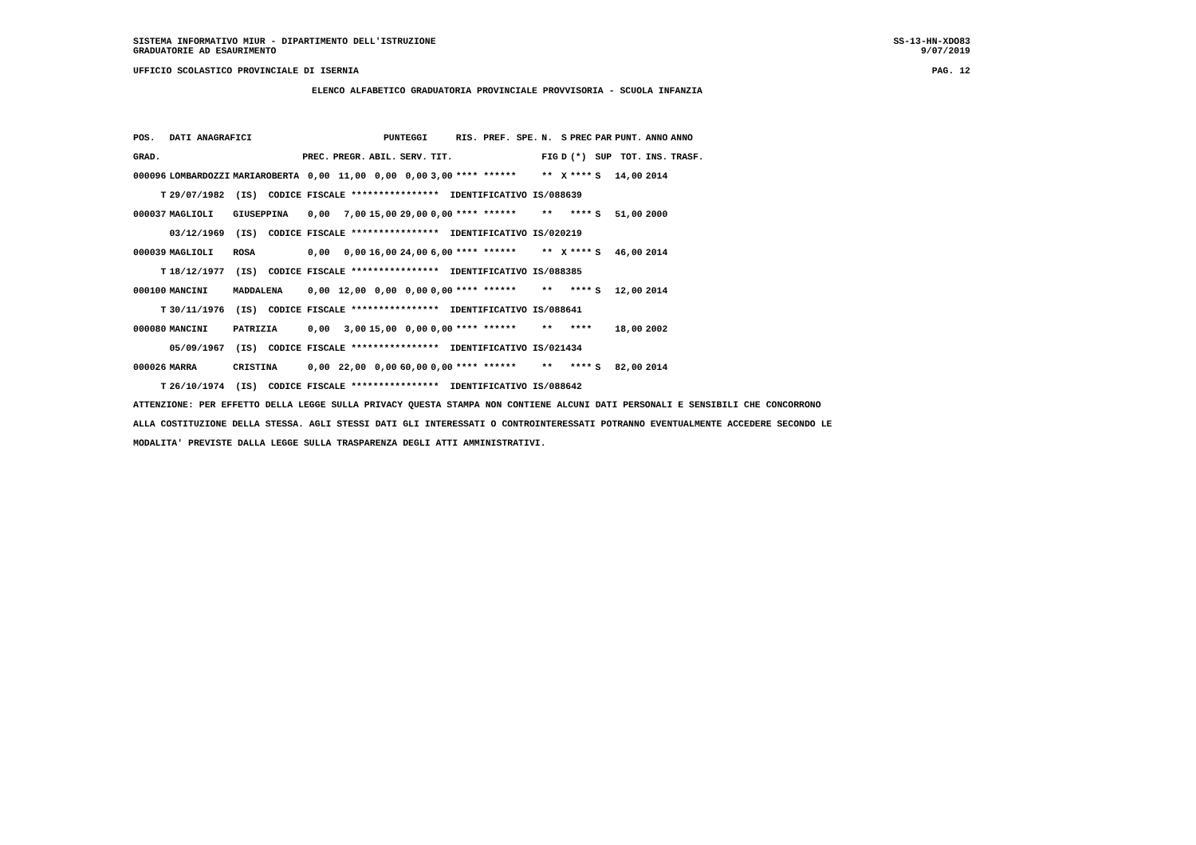SISTEMA INFORMATIVO MIUR - DIPARTIMENTO DELL'ISTRUZIONE
GRADUATORIE AD ESAURIMENTO
SS-13-HN-XDO83
9/07/2019
UFFICIO SCOLASTICO PROVINCIALE DI ISERNIA PAG. 12
ELENCO ALFABETICO GRADUATORIA PROVINCIALE PROVVISORIA - SCUOLA INFANZIA
| POS. | DATI ANAGRAFICI | | | PUNTEGGI | | | | RIS. PREF. SPE. | | N. | S | PREC | PAR | PUNT. | ANNO | ANNO |
| --- | --- | --- | --- | --- | --- | --- | --- | --- | --- | --- | --- | --- | --- | --- | --- | --- |
| GRAD. | | | PREC. | PREGR. | ABIL. | SERV. | TIT. | | | FIG | D | (*) | SUP | TOT. | INS. | TRASF. |
| 000096 | LOMBARDOZZI | MARIAROBERTA | 0,00 | 11,00 | 0,00 | 0,00 | 3,00 | **** ****** | | ** | X | **** | S | 14,00 | 2014 | |
| T | 29/07/1982 (IS) CODICE FISCALE **************** IDENTIFICATIVO IS/088639 | | | | | | | | | | | | | | | |
| 000037 | MAGLIOLI | GIUSEPPINA | 0,00 | 7,00 | 15,00 | 29,00 | 0,00 | **** ****** | | ** | | **** | S | 51,00 | 2000 | |
| | 03/12/1969 (IS) CODICE FISCALE **************** IDENTIFICATIVO IS/020219 | | | | | | | | | | | | | | | |
| 000039 | MAGLIOLI | ROSA | 0,00 | 0,00 | 16,00 | 24,00 | 6,00 | **** ****** | | ** | X | **** | S | 46,00 | 2014 | |
| T | 18/12/1977 (IS) CODICE FISCALE **************** IDENTIFICATIVO IS/088385 | | | | | | | | | | | | | | | |
| 000100 | MANCINI | MADDALENA | 0,00 | 12,00 | 0,00 | 0,00 | 0,00 | **** ****** | | ** | | **** | S | 12,00 | 2014 | |
| T | 30/11/1976 (IS) CODICE FISCALE **************** IDENTIFICATIVO IS/088641 | | | | | | | | | | | | | | | |
| 000080 | MANCINI | PATRIZIA | 0,00 | 3,00 | 15,00 | 0,00 | 0,00 | **** ****** | | ** | | **** | | 18,00 | 2002 | |
| | 05/09/1967 (IS) CODICE FISCALE **************** IDENTIFICATIVO IS/021434 | | | | | | | | | | | | | | | |
| 000026 | MARRA | CRISTINA | 0,00 | 22,00 | 0,00 | 60,00 | 0,00 | **** ****** | | ** | | **** | S | 82,00 | 2014 | |
| T | 26/10/1974 (IS) CODICE FISCALE **************** IDENTIFICATIVO IS/088642 | | | | | | | | | | | | | | | |
ATTENZIONE: PER EFFETTO DELLA LEGGE SULLA PRIVACY QUESTA STAMPA NON CONTIENE ALCUNI DATI PERSONALI E SENSIBILI CHE CONCORRONO
ALLA COSTITUZIONE DELLA STESSA. AGLI STESSI DATI GLI INTERESSATI O CONTROINTERESSATI POTRANNO EVENTUALMENTE ACCEDERE SECONDO LE
MODALITA' PREVISTE DALLA LEGGE SULLA TRASPARENZA DEGLI ATTI AMMINISTRATIVI.